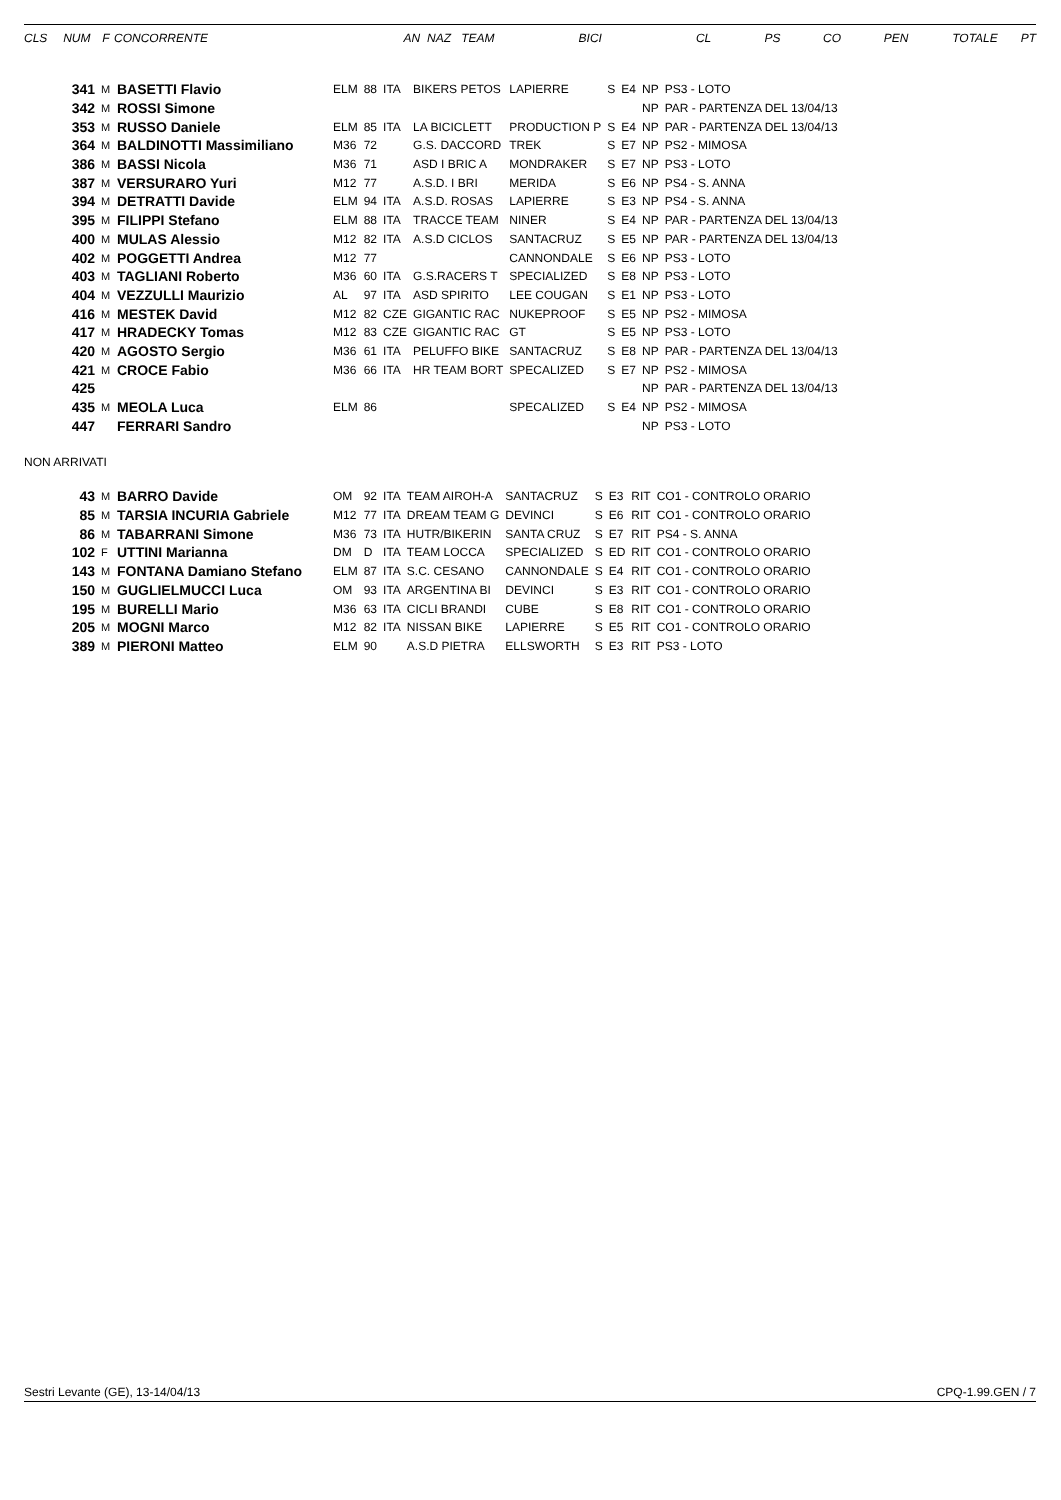CLS NUM F CONCORRENTE AN NAZ TEAM BICI CL PS CO PEN TOTALE PT
| 341 | M | BASETTI Flavio | ELM | 88 | ITA | BIKERS PETOS | LAPIERRE | S | E4 | NP | PS3 - LOTO |
| 342 | M | ROSSI Simone | | | | | | | | NP | PAR - PARTENZA DEL 13/04/13 |
| 353 | M | RUSSO Daniele | ELM | 85 | ITA | LA BICICLETT | PRODUCTION P | S | E4 | NP | PAR - PARTENZA DEL 13/04/13 |
| 364 | M | BALDINOTTI Massimiliano | M36 | 72 | | G.S. DACCORD | TREK | S | E7 | NP | PS2 - MIMOSA |
| 386 | M | BASSI Nicola | M36 | 71 | | ASD I BRIC A | MONDRAKER | S | E7 | NP | PS3 - LOTO |
| 387 | M | VERSURARO Yuri | M12 | 77 | | A.S.D. I BRI | MERIDA | S | E6 | NP | PS4 - S. ANNA |
| 394 | M | DETRATTI Davide | ELM | 94 | ITA | A.S.D. ROSAS | LAPIERRE | S | E3 | NP | PS4 - S. ANNA |
| 395 | M | FILIPPI Stefano | ELM | 88 | ITA | TRACCE TEAM | NINER | S | E4 | NP | PAR - PARTENZA DEL 13/04/13 |
| 400 | M | MULAS Alessio | M12 | 82 | ITA | A.S.D CICLOS | SANTACRUZ | S | E5 | NP | PAR - PARTENZA DEL 13/04/13 |
| 402 | M | POGGETTI Andrea | M12 | 77 | | | CANNONDALE | S | E6 | NP | PS3 - LOTO |
| 403 | M | TAGLIANI Roberto | M36 | 60 | ITA | G.S.RACERS T | SPECIALIZED | S | E8 | NP | PS3 - LOTO |
| 404 | M | VEZZULLI Maurizio | AL | 97 | ITA | ASD SPIRITO | LEE COUGAN | S | E1 | NP | PS3 - LOTO |
| 416 | M | MESTEK David | M12 | 82 | CZE | GIGANTIC RAC | NUKEPROOF | S | E5 | NP | PS2 - MIMOSA |
| 417 | M | HRADECKY Tomas | M12 | 83 | CZE | GIGANTIC RAC | GT | S | E5 | NP | PS3 - LOTO |
| 420 | M | AGOSTO Sergio | M36 | 61 | ITA | PELUFFO BIKE | SANTACRUZ | S | E8 | NP | PAR - PARTENZA DEL 13/04/13 |
| 421 | M | CROCE Fabio | M36 | 66 | ITA | HR TEAM BORT | SPECALIZED | S | E7 | NP | PS2 - MIMOSA |
| 425 | | | | | | | | | | NP | PAR - PARTENZA DEL 13/04/13 |
| 435 | M | MEOLA Luca | ELM | 86 | | | SPECALIZED | S | E4 | NP | PS2 - MIMOSA |
| 447 | | FERRARI Sandro | | | | | | | | NP | PS3 - LOTO |
NON ARRIVATI
| 43 | M | BARRO Davide | OM | 92 | ITA | TEAM AIROH-A | SANTACRUZ | S | E3 | RIT | CO1 - CONTROLO ORARIO |
| 85 | M | TARSIA INCURIA Gabriele | M12 | 77 | ITA | DREAM TEAM G | DEVINCI | S | E6 | RIT | CO1 - CONTROLO ORARIO |
| 86 | M | TABARRANI Simone | M36 | 73 | ITA | HUTR/BIKERIN | SANTA CRUZ | S | E7 | RIT | PS4 - S. ANNA |
| 102 | F | UTTINI Marianna | DM | D | ITA | TEAM LOCCA | SPECIALIZED | S | ED | RIT | CO1 - CONTROLO ORARIO |
| 143 | M | FONTANA Damiano Stefano | ELM | 87 | ITA | S.C. CESANO | CANNONDALE | S | E4 | RIT | CO1 - CONTROLO ORARIO |
| 150 | M | GUGLIELMUCCI Luca | OM | 93 | ITA | ARGENTINA BI | DEVINCI | S | E3 | RIT | CO1 - CONTROLO ORARIO |
| 195 | M | BURELLI Mario | M36 | 63 | ITA | CICLI BRANDI | CUBE | S | E8 | RIT | CO1 - CONTROLO ORARIO |
| 205 | M | MOGNI Marco | M12 | 82 | ITA | NISSAN BIKE | LAPIERRE | S | E5 | RIT | CO1 - CONTROLO ORARIO |
| 389 | M | PIERONI Matteo | ELM | 90 | | A.S.D PIETRA | ELLSWORTH | S | E3 | RIT | PS3 - LOTO |
Sestri Levante (GE), 13-14/04/13 CPQ-1.99.GEN / 7